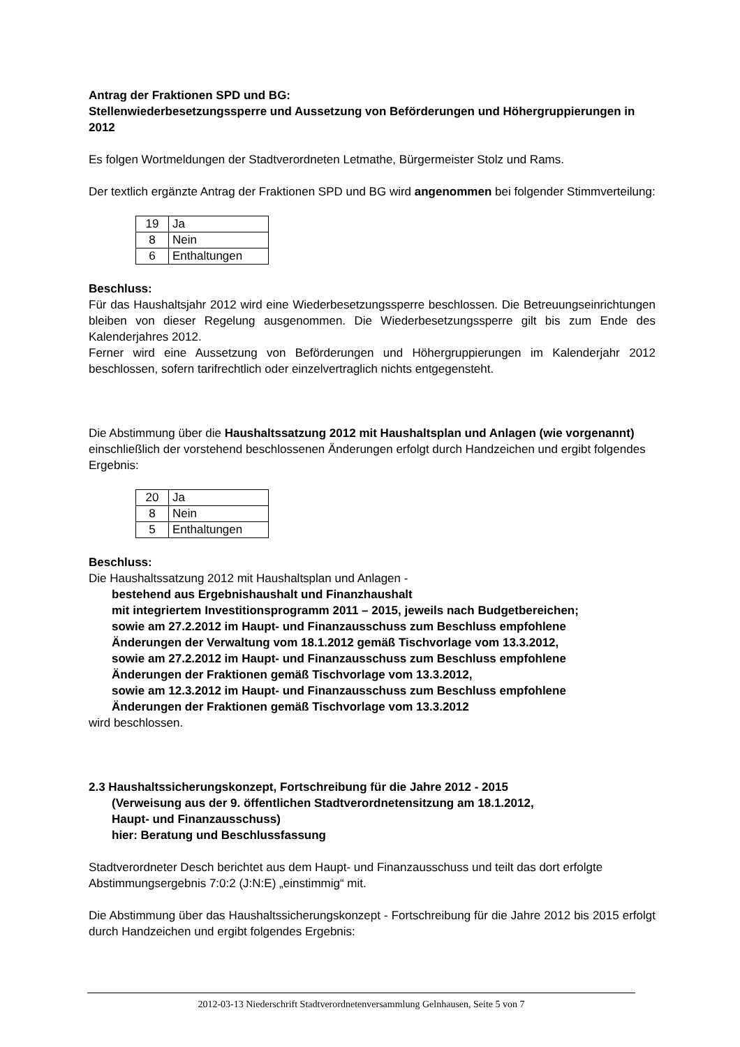Antrag der Fraktionen SPD und BG:
Stellenwiederbesetzungssperre und Aussetzung von Beförderungen und Höhergruppierungen in 2012
Es folgen Wortmeldungen der Stadtverordneten Letmathe, Bürgermeister Stolz und Rams.
Der textlich ergänzte Antrag der Fraktionen SPD und BG wird angenommen bei folgender Stimmverteilung:
| 19 | Ja |
| 8 | Nein |
| 6 | Enthaltungen |
Beschluss:
Für das Haushaltsjahr 2012 wird eine Wiederbesetzungssperre beschlossen. Die Betreuungseinrichtungen bleiben von dieser Regelung ausgenommen. Die Wiederbesetzungssperre gilt bis zum Ende des Kalenderjahres 2012.
Ferner wird eine Aussetzung von Beförderungen und Höhergruppierungen im Kalenderjahr 2012 beschlossen, sofern tarifrechtlich oder einzelvertraglich nichts entgegensteht.
Die Abstimmung über die Haushaltssatzung 2012 mit Haushaltsplan und Anlagen (wie vorgenannt) einschließlich der vorstehend beschlossenen Änderungen erfolgt durch Handzeichen und ergibt folgendes Ergebnis:
| 20 | Ja |
| 8 | Nein |
| 5 | Enthaltungen |
Beschluss:
Die Haushaltssatzung 2012 mit Haushaltsplan und Anlagen -
bestehend aus Ergebnishaushalt und Finanzhaushalt
mit integriertem Investitionsprogramm 2011 – 2015, jeweils nach Budgetbereichen;
sowie am 27.2.2012 im Haupt- und Finanzausschuss zum Beschluss empfohlene
Änderungen der Verwaltung vom 18.1.2012 gemäß Tischvorlage vom 13.3.2012,
sowie am 27.2.2012 im Haupt- und Finanzausschuss zum Beschluss empfohlene
Änderungen der Fraktionen gemäß Tischvorlage vom 13.3.2012,
sowie am 12.3.2012 im Haupt- und Finanzausschuss zum Beschluss empfohlene
Änderungen der Fraktionen gemäß Tischvorlage vom 13.3.2012
wird beschlossen.
2.3 Haushaltssicherungskonzept, Fortschreibung für die Jahre 2012 - 2015
(Verweisung aus der 9. öffentlichen Stadtverordnetensitzung am 18.1.2012,
Haupt- und Finanzausschuss)
hier: Beratung und Beschlussfassung
Stadtverordneter Desch berichtet aus dem Haupt- und Finanzausschuss und teilt das dort erfolgte Abstimmungsergebnis 7:0:2 (J:N:E) „einstimmig“ mit.
Die Abstimmung über das Haushaltssicherungskonzept - Fortschreibung für die Jahre 2012 bis 2015 erfolgt durch Handzeichen und ergibt folgendes Ergebnis:
2012-03-13 Niederschrift Stadtverordnetenversammlung Gelnhausen, Seite 5 von 7